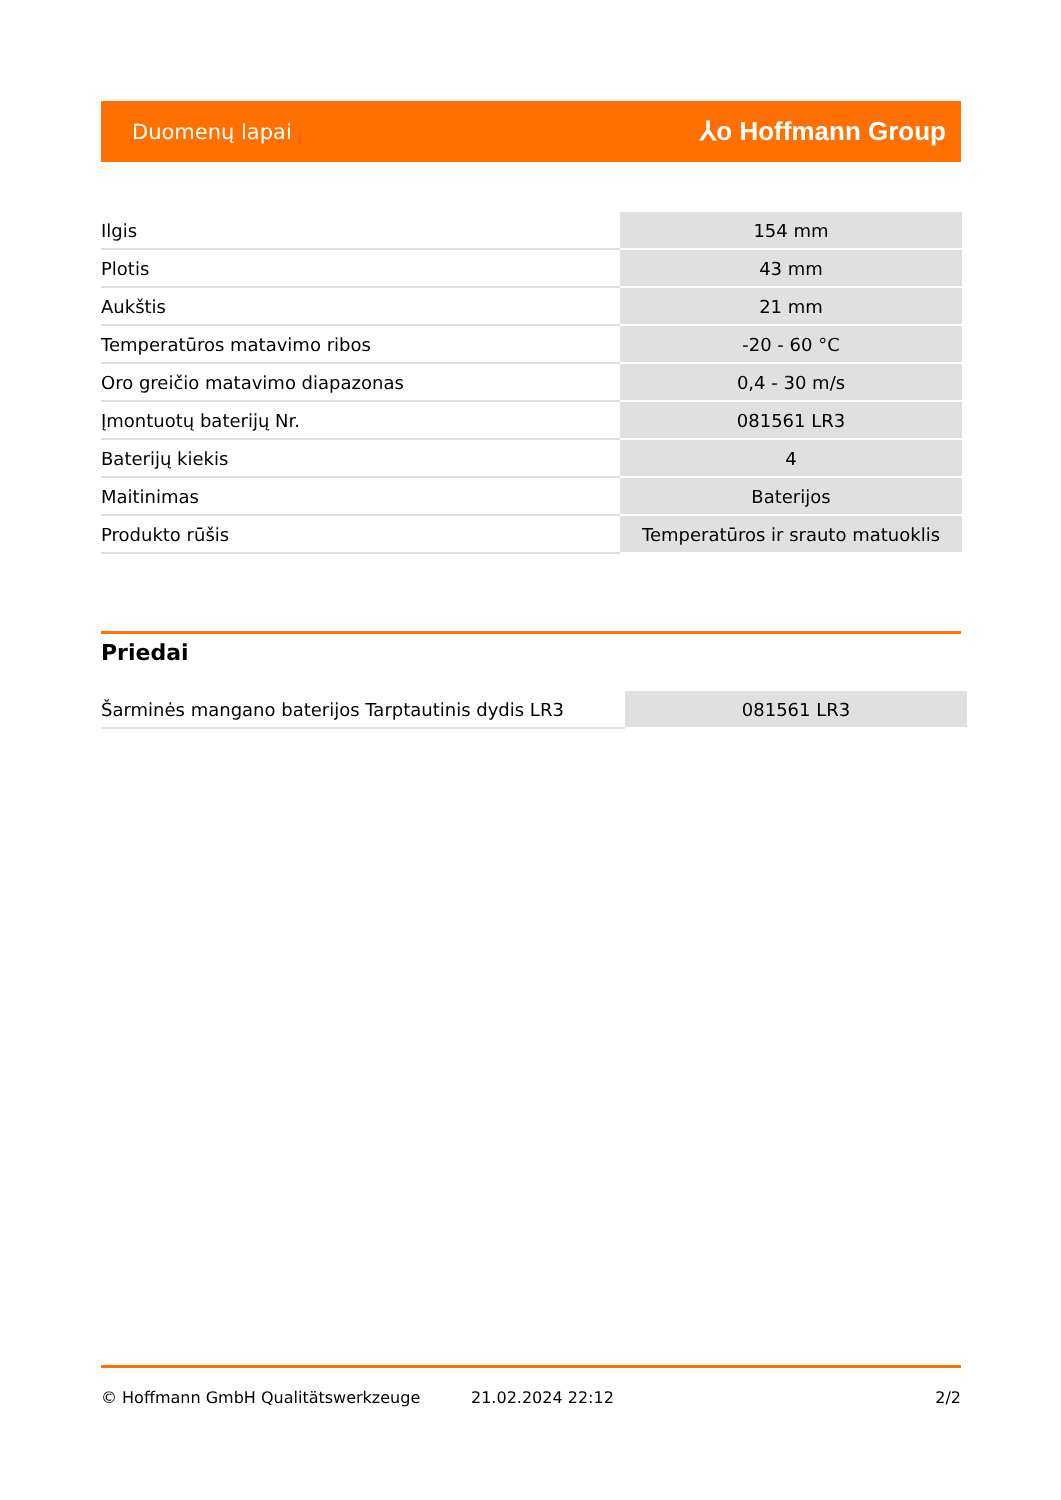Duomenų lapai ⅄o Hoffmann Group
| Ilgis | 154 mm |
| Plotis | 43 mm |
| Aukštis | 21 mm |
| Temperatūros matavimo ribos | -20 - 60 °C |
| Oro greičio matavimo diapazonas | 0,4 - 30 m/s |
| Įmontuotų baterijų Nr. | 081561 LR3 |
| Baterijų kiekis | 4 |
| Maitinimas | Baterijos |
| Produkto rūšis | Temperatūros ir srauto matuoklis |
Priedai
| Šarminės mangano baterijos Tarptautinis dydis LR3 | 081561 LR3 |
© Hoffmann GmbH Qualitätswerkzeuge 21.02.2024 22:12 2/2